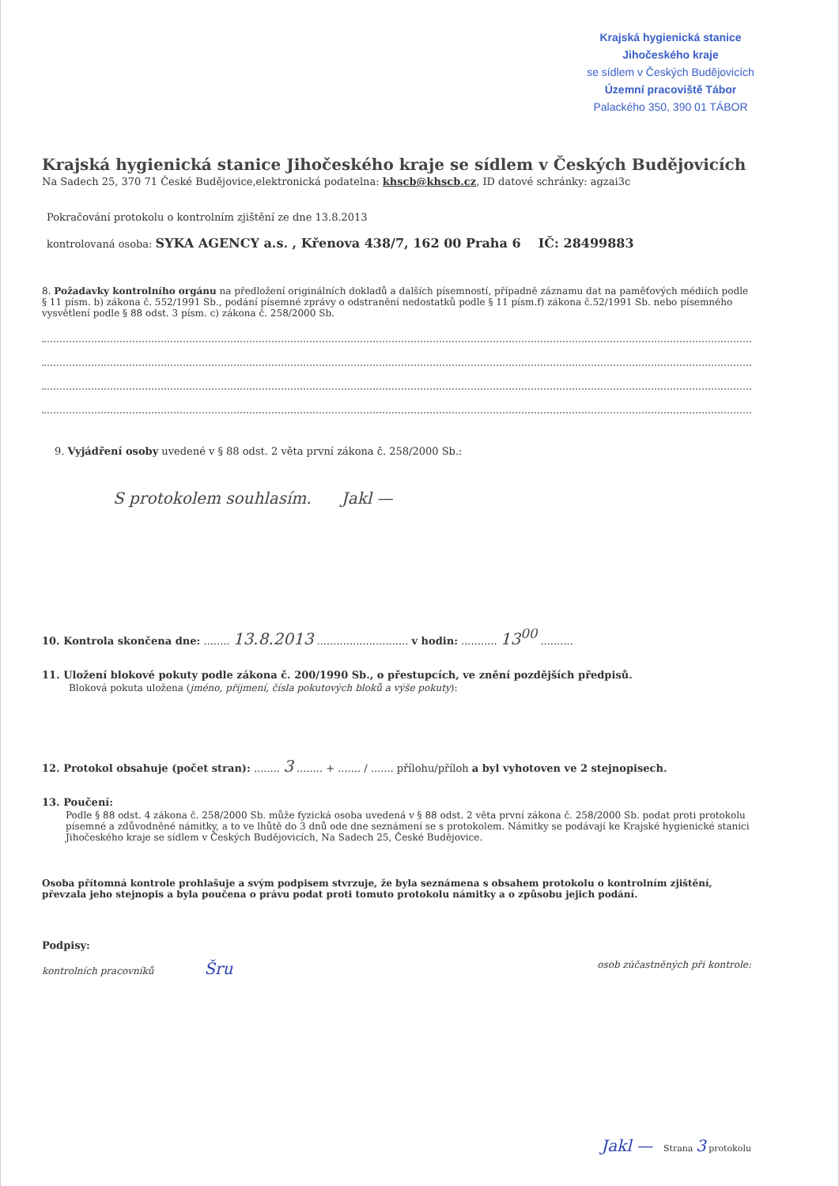Krajská hygienická stanice
Jihočeského kraje
se sídlem v Českých Budějovicích
Územní pracoviště Tábor
Palackého 350, 390 01 TÁBOR
Krajská hygienická stanice Jihočeského kraje se sídlem v Českých Budějovicích
Na Sadech 25, 370 71 České Budějovice,elektronická podatelna: khscb@khscb.cz, ID datové schránky: agzai3c
Pokračování protokolu o kontrolním zjištění ze dne 13.8.2013
kontrolovaná osoba: SYKA AGENCY a.s. , Křenova 438/7, 162 00 Praha 6 IČ: 28499883
8. Požadavky kontrolního orgánu na předložení originálních dokladů a dalších písemností, případně záznamu dat na paměťových médiích podle § 11 písm. b) zákona č. 552/1991 Sb., podání písemné zprávy o odstranění nedostatků podle § 11 písm.f) zákona č.52/1991 Sb. nebo písemného vysvětlení podle § 88 odst. 3 písm. c) zákona č. 258/2000 Sb.
9. Vyjádření osoby uvedené v § 88 odst. 2 věta první zákona č. 258/2000 Sb.:
S protokolem souhlasím. Jakl —
10. Kontrola skončena dne: ........ 13.8.2013 ............................ v hodin: ........... 13<sup>00</sup> ..........
11. Uložení blokové pokuty podle zákona č. 200/1990 Sb., o přestupcích, ve znění pozdějších předpisů.
Bloková pokuta uložena (jméno, příjmení, čísla pokutových bloků a výše pokuty):
12. Protokol obsahuje (počet stran): ........ 3 ........ + ....... / ....... přílohu/příloh a byl vyhotoven ve 2 stejnopisech.
13. Poučení:
Podle § 88 odst. 4 zákona č. 258/2000 Sb. může fyzická osoba uvedená v § 88 odst. 2 věta první zákona č. 258/2000 Sb. podat proti protokolu písemné a zdůvodněné námitky, a to ve lhůtě do 3 dnů ode dne seznámení se s protokolem. Námitky se podávají ke Krajské hygienické stanici Jihočeského kraje se sídlem v Českých Budějovicích, Na Sadech 25, České Budějovice.
Osoba přítomná kontrole prohlašuje a svým podpisem stvrzuje, že byla seznámena s obsahem protokolu o kontrolním zjištění, převzala jeho stejnopis a byla poučena o právu podat proti tomuto protokolu námitky a o způsobu jejich podání.
Podpisy:
kontrolních pracovníků Šru osob zúčastněných při kontrole:
Jakl — Strana 3 protokolu